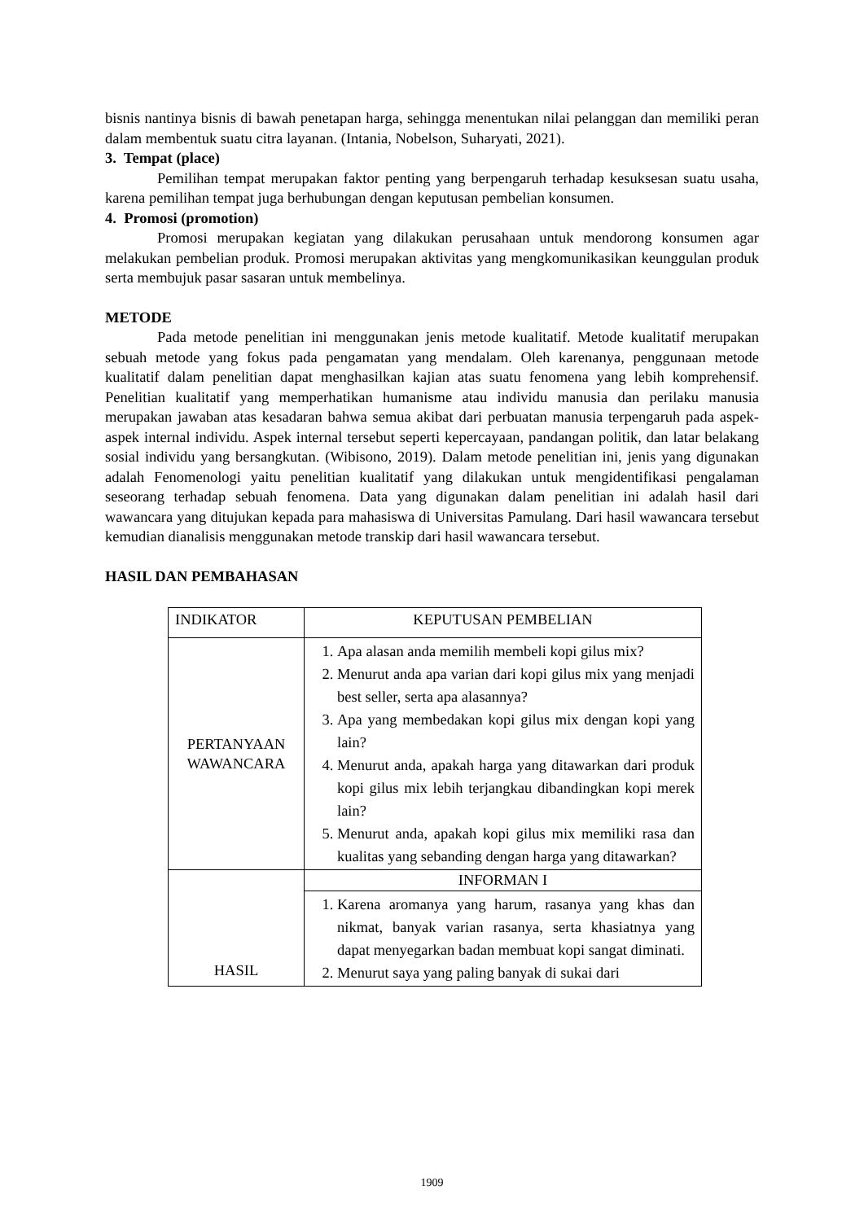bisnis nantinya bisnis di bawah penetapan harga, sehingga menentukan nilai pelanggan dan memiliki peran dalam membentuk suatu citra layanan. (Intania, Nobelson, Suharyati, 2021).
3. Tempat (place)
Pemilihan tempat merupakan faktor penting yang berpengaruh terhadap kesuksesan suatu usaha, karena pemilihan tempat juga berhubungan dengan keputusan pembelian konsumen.
4. Promosi (promotion)
Promosi merupakan kegiatan yang dilakukan perusahaan untuk mendorong konsumen agar melakukan pembelian produk. Promosi merupakan aktivitas yang mengkomunikasikan keunggulan produk serta membujuk pasar sasaran untuk membelinya.
METODE
Pada metode penelitian ini menggunakan jenis metode kualitatif. Metode kualitatif merupakan sebuah metode yang fokus pada pengamatan yang mendalam. Oleh karenanya, penggunaan metode kualitatif dalam penelitian dapat menghasilkan kajian atas suatu fenomena yang lebih komprehensif. Penelitian kualitatif yang memperhatikan humanisme atau individu manusia dan perilaku manusia merupakan jawaban atas kesadaran bahwa semua akibat dari perbuatan manusia terpengaruh pada aspek-aspek internal individu. Aspek internal tersebut seperti kepercayaan, pandangan politik, dan latar belakang sosial individu yang bersangkutan. (Wibisono, 2019). Dalam metode penelitian ini, jenis yang digunakan adalah Fenomenologi yaitu penelitian kualitatif yang dilakukan untuk mengidentifikasi pengalaman seseorang terhadap sebuah fenomena. Data yang digunakan dalam penelitian ini adalah hasil dari wawancara yang ditujukan kepada para mahasiswa di Universitas Pamulang. Dari hasil wawancara tersebut kemudian dianalisis menggunakan metode transkip dari hasil wawancara tersebut.
HASIL DAN PEMBAHASAN
| INDIKATOR | KEPUTUSAN PEMBELIAN |
| PERTANYAAN WAWANCARA | 1. Apa alasan anda memilih membeli kopi gilus mix? 2. Menurut anda apa varian dari kopi gilus mix yang menjadi best seller, serta apa alasannya? 3. Apa yang membedakan kopi gilus mix dengan kopi yang lain? 4. Menurut anda, apakah harga yang ditawarkan dari produk kopi gilus mix lebih terjangkau dibandingkan kopi merek lain? 5. Menurut anda, apakah kopi gilus mix memiliki rasa dan kualitas yang sebanding dengan harga yang ditawarkan? |
| HASIL | INFORMAN I |
| | 1. Karena aromanya yang harum, rasanya yang khas dan nikmat, banyak varian rasanya, serta khasiatnya yang dapat menyegarkan badan membuat kopi sangat diminati. 2. Menurut saya yang paling banyak di sukai dari |
1909